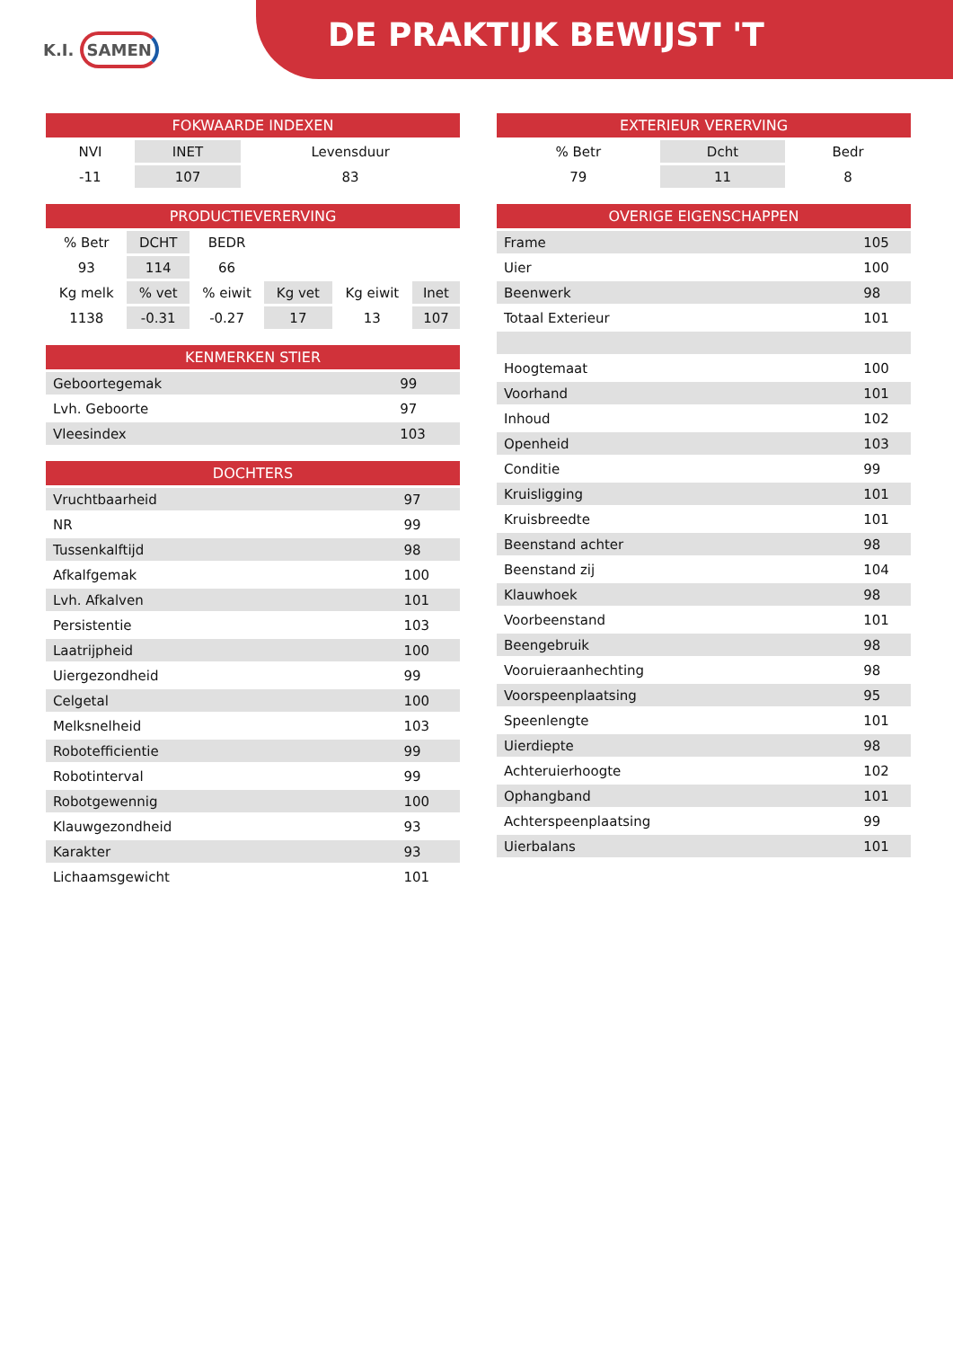DE PRAKTIJK BEWIJST 'T
K.I. SAMEN
| FOKWAARDE INDEXEN | | |
| --- | --- | --- |
| NVI | INET | Levensduur |
| -11 | 107 | 83 |
| PRODUCTIEVERERVING | | | | | |
| --- | --- | --- | --- | --- | --- |
| % Betr | DCHT | BEDR | | | |
| 93 | 114 | 66 | | | |
| Kg melk | % vet | % eiwit | Kg vet | Kg eiwit | Inet |
| 1138 | -0.31 | -0.27 | 17 | 13 | 107 |
| KENMERKEN STIER | | |
| --- | --- | --- |
| Geboortegemak | | 99 |
| Lvh. Geboorte | | 97 |
| Vleesindex | | 103 |
| DOCHTERS | | |
| --- | --- | --- |
| Vruchtbaarheid | | 97 |
| NR | | 99 |
| Tussenkalftijd | | 98 |
| Afkalfgemak | | 100 |
| Lvh. Afkalven | | 101 |
| Persistentie | | 103 |
| Laatrijpheid | | 100 |
| Uiergezondheid | | 99 |
| Celgetal | | 100 |
| Melksnelheid | | 103 |
| Robotefficientie | | 99 |
| Robotinterval | | 99 |
| Robotgewennig | | 100 |
| Klauwgezondheid | | 93 |
| Karakter | | 93 |
| Lichaamsgewicht | | 101 |
| EXTERIEUR VERERVING | | |
| --- | --- | --- |
| % Betr | Dcht | Bedr |
| 79 | 11 | 8 |
| OVERIGE EIGENSCHAPPEN | | |
| --- | --- | --- |
| Frame | | 105 |
| Uier | | 100 |
| Beenwerk | | 98 |
| Totaal Exterieur | | 101 |
| Hoogtemaat | | 100 |
| Voorhand | | 101 |
| Inhoud | | 102 |
| Openheid | | 103 |
| Conditie | | 99 |
| Kruisligging | | 101 |
| Kruisbreedte | | 101 |
| Beenstand achter | | 98 |
| Beenstand zij | | 104 |
| Klauwhoek | | 98 |
| Voorbeenstand | | 101 |
| Beengebruik | | 98 |
| Vooruieraanhechting | | 98 |
| Voorspeenplaatsing | | 95 |
| Speenlengte | | 101 |
| Uierdiepte | | 98 |
| Achteruierhoogte | | 102 |
| Ophangband | | 101 |
| Achterspeenplaatsing | | 99 |
| Uierbalans | | 101 |